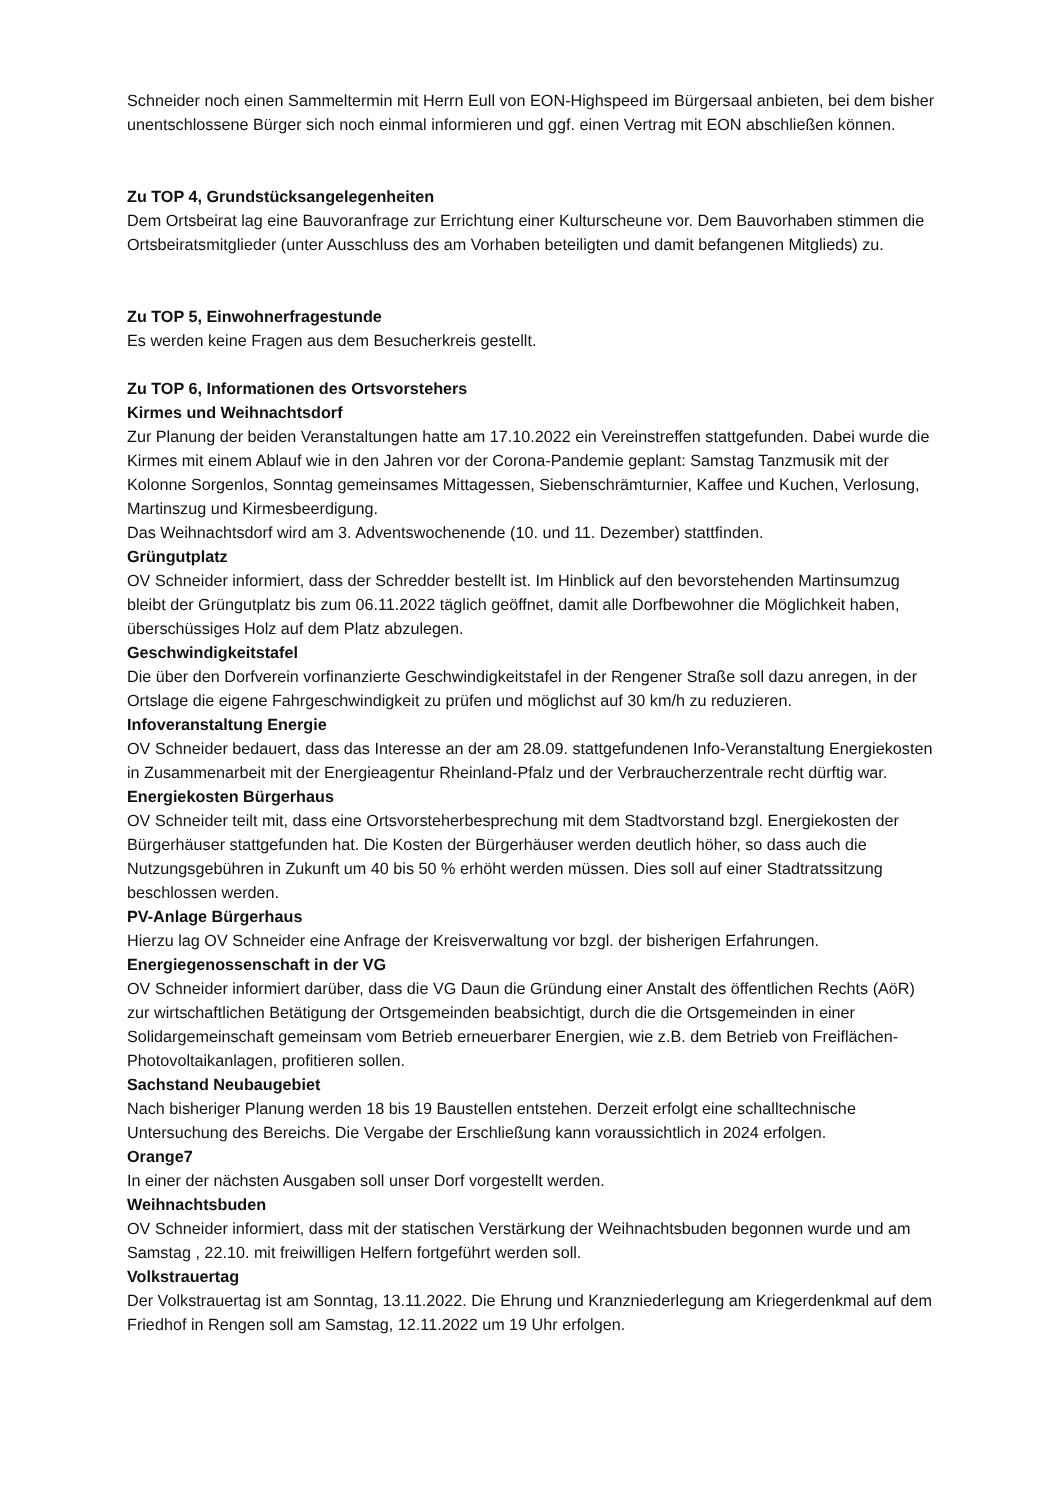Schneider noch einen Sammeltermin mit Herrn Eull von EON-Highspeed im Bürgersaal anbieten, bei dem bisher unentschlossene Bürger sich noch einmal informieren und ggf. einen Vertrag mit EON abschließen können.
Zu TOP 4, Grundstücksangelegenheiten
Dem Ortsbeirat lag eine Bauvoranfrage zur Errichtung einer Kulturscheune vor. Dem Bauvorhaben stimmen die Ortsbeiratsmitglieder (unter Ausschluss des am Vorhaben beteiligten und damit befangenen Mitglieds) zu.
Zu TOP 5, Einwohnerfragestunde
Es werden keine Fragen aus dem Besucherkreis gestellt.
Zu TOP 6, Informationen des Ortsvorstehers
Kirmes und Weihnachtsdorf
Zur Planung der beiden Veranstaltungen hatte am 17.10.2022 ein Vereinstreffen stattgefunden. Dabei wurde die Kirmes mit einem Ablauf wie in den Jahren vor der Corona-Pandemie geplant: Samstag Tanzmusik mit der Kolonne Sorgenlos, Sonntag gemeinsames Mittagessen, Siebenschrämturnier, Kaffee und Kuchen, Verlosung, Martinszug und Kirmesbeerdigung.
Das Weihnachtsdorf wird am 3. Adventswochenende (10. und 11. Dezember) stattfinden.
Grüngutplatz
OV Schneider informiert, dass der Schredder bestellt ist. Im Hinblick auf den bevorstehenden Martinsumzug bleibt der Grüngutplatz bis zum 06.11.2022 täglich geöffnet, damit alle Dorfbewohner die Möglichkeit haben, überschüssiges Holz auf dem Platz abzulegen.
Geschwindigkeitstafel
Die über den Dorfverein vorfinanzierte Geschwindigkeitstafel in der Rengener Straße soll dazu anregen, in der Ortslage die eigene Fahrgeschwindigkeit zu prüfen und möglichst auf 30 km/h zu reduzieren.
Infoveranstaltung Energie
OV Schneider bedauert, dass das Interesse an der am 28.09. stattgefundenen Info-Veranstaltung Energiekosten in Zusammenarbeit mit der Energieagentur Rheinland-Pfalz und der Verbraucherzentrale recht dürftig war.
Energiekosten Bürgerhaus
OV Schneider teilt mit, dass eine Ortsvorsteherbesprechung mit dem Stadtvorstand bzgl. Energiekosten der Bürgerhäuser stattgefunden hat. Die Kosten der Bürgerhäuser werden deutlich höher, so dass auch die Nutzungsgebühren in Zukunft um 40 bis 50 % erhöht werden müssen. Dies soll auf einer Stadtratssitzung beschlossen werden.
PV-Anlage Bürgerhaus
Hierzu lag OV Schneider eine Anfrage der Kreisverwaltung vor bzgl. der bisherigen Erfahrungen.
Energiegenossenschaft in der VG
OV Schneider informiert darüber, dass die VG Daun die Gründung einer Anstalt des öffentlichen Rechts (AöR) zur wirtschaftlichen Betätigung der Ortsgemeinden beabsichtigt, durch die die Ortsgemeinden in einer Solidargemeinschaft gemeinsam vom Betrieb erneuerbarer Energien, wie z.B. dem Betrieb von Freiflächen-Photovoltaikanlagen, profitieren sollen.
Sachstand Neubaugebiet
Nach bisheriger Planung werden 18 bis 19 Baustellen entstehen. Derzeit erfolgt eine schalltechnische Untersuchung des Bereichs. Die Vergabe der Erschließung kann voraussichtlich in 2024 erfolgen.
Orange7
In einer der nächsten Ausgaben soll unser Dorf vorgestellt werden.
Weihnachtsbuden
OV Schneider informiert, dass mit der statischen Verstärkung der Weihnachtsbuden begonnen wurde und am Samstag , 22.10. mit freiwilligen Helfern fortgeführt werden soll.
Volkstrauertag
Der Volkstrauertag ist am Sonntag, 13.11.2022. Die Ehrung und Kranzniederlegung am Kriegerdenkmal auf dem Friedhof in Rengen soll am Samstag, 12.11.2022 um 19 Uhr erfolgen.